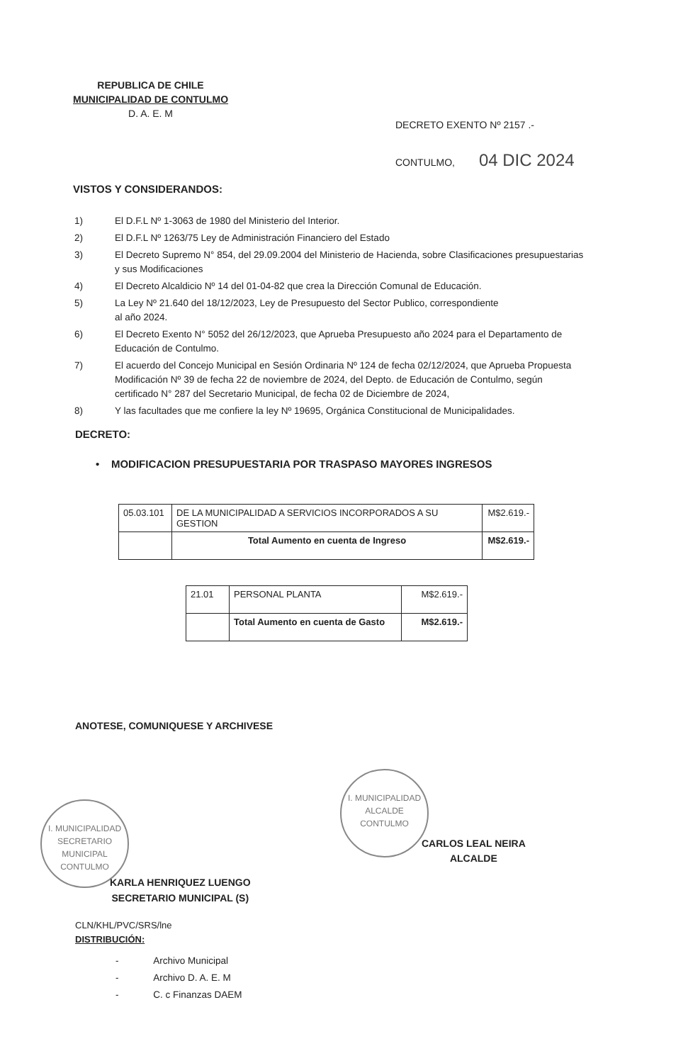REPUBLICA DE CHILE
MUNICIPALIDAD DE CONTULMO
D. A. E. M
DECRETO EXENTO Nº 2157 .-
CONTULMO, 04 DIC 2024
VISTOS Y CONSIDERANDOS:
1) El D.F.L Nº 1-3063 de 1980 del Ministerio del Interior.
2) El D.F.L Nº 1263/75 Ley de Administración Financiero del Estado
3) El Decreto Supremo N° 854, del 29.09.2004 del Ministerio de Hacienda, sobre Clasificaciones presupuestarias y sus Modificaciones
4) El Decreto Alcaldicio Nº 14 del 01-04-82 que crea la Dirección Comunal de Educación.
5) La Ley Nº 21.640 del 18/12/2023, Ley de Presupuesto del Sector Publico, correspondiente
al año 2024.
6) El Decreto Exento N° 5052 del 26/12/2023, que Aprueba Presupuesto año 2024 para el Departamento de Educación de Contulmo.
7) El acuerdo del Concejo Municipal en Sesión Ordinaria Nº 124 de fecha 02/12/2024, que Aprueba Propuesta Modificación Nº 39 de fecha 22 de noviembre de 2024, del Depto. de Educación de Contulmo, según certificado N° 287 del Secretario Municipal, de fecha 02 de Diciembre de 2024,
8) Y las facultades que me confiere la ley Nº 19695, Orgánica Constitucional de Municipalidades.
DECRETO:
• MODIFICACION PRESUPUESTARIA POR TRASPASO MAYORES INGRESOS
| 05.03.101 | DE LA MUNICIPALIDAD A SERVICIOS INCORPORADOS A SU GESTION | M$2.619.- |
| | Total Aumento en cuenta de Ingreso | M$2.619.- |
| 21.01 | PERSONAL PLANTA | M$2.619.- |
| | Total Aumento en cuenta de Gasto | M$2.619.- |
ANOTESE, COMUNIQUESE Y ARCHIVESE
I. MUNICIPALIDAD
ALCALDE
CONTULMO
CARLOS LEAL NEIRA
ALCALDE
I. MUNICIPALIDAD
SECRETARIO
MUNICIPAL
CONTULMO
KARLA HENRIQUEZ LUENGO
SECRETARIO MUNICIPAL (S)
CLN/KHL/PVC/SRS/lne
DISTRIBUCIÓN:
- Archivo Municipal
- Archivo D. A. E. M
- C. c Finanzas DAEM